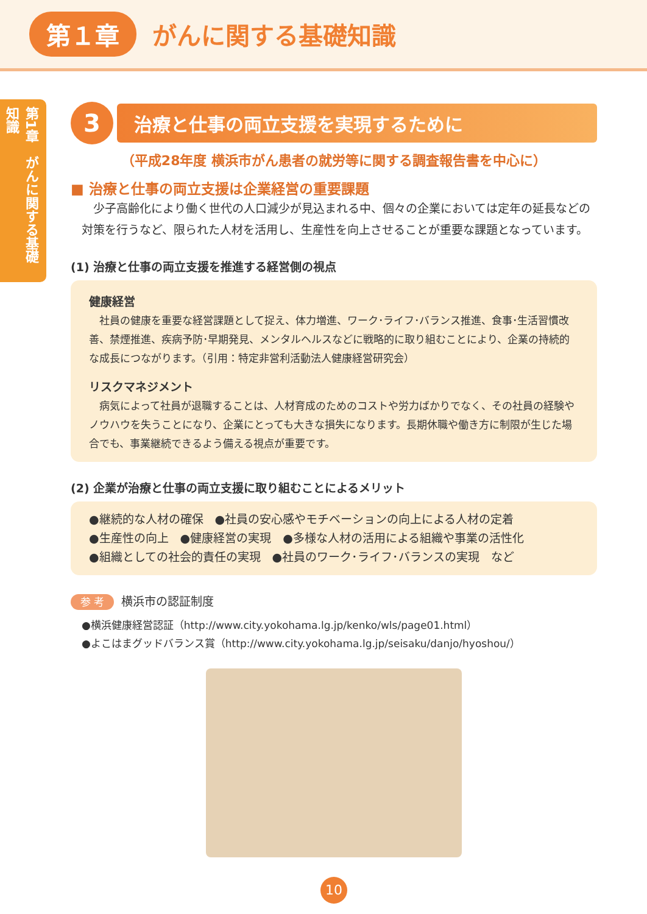第１章 がんに関する基礎知識
第1章　がんに関する基礎知識
3
治療と仕事の両立支援を実現するために
（平成28年度 横浜市がん患者の就労等に関する調査報告書を中心に）
■ 治療と仕事の両立支援は企業経営の重要課題
　少子高齢化により働く世代の人口減少が見込まれる中、個々の企業においては定年の延長などの対策を行うなど、限られた人材を活用し、生産性を向上させることが重要な課題となっています。
(1) 治療と仕事の両立支援を推進する経営側の視点
健康経営
　社員の健康を重要な経営課題として捉え、体力増進、ワーク･ライフ･バランス推進、食事･生活習慣改善、禁煙推進、疾病予防･早期発見、メンタルヘルスなどに戦略的に取り組むことにより、企業の持続的な成長につながります。（引用：特定非営利活動法人健康経営研究会）
リスクマネジメント
　病気によって社員が退職することは、人材育成のためのコストや労力ばかりでなく、その社員の経験やノウハウを失うことになり、企業にとっても大きな損失になります。長期休職や働き方に制限が生じた場合でも、事業継続できるよう備える視点が重要です。
(2) 企業が治療と仕事の両立支援に取り組むことによるメリット
●継続的な人材の確保　●社員の安心感やモチベーションの向上による人材の定着
●生産性の向上　●健康経営の実現　●多様な人材の活用による組織や事業の活性化
●組織としての社会的責任の実現　●社員のワーク･ライフ･バランスの実現　など
参 考 横浜市の認証制度
●横浜健康経営認証（http://www.city.yokohama.lg.jp/kenko/wls/page01.html）
●よこはまグッドバランス賞（http://www.city.yokohama.lg.jp/seisaku/danjo/hyoshou/）
10